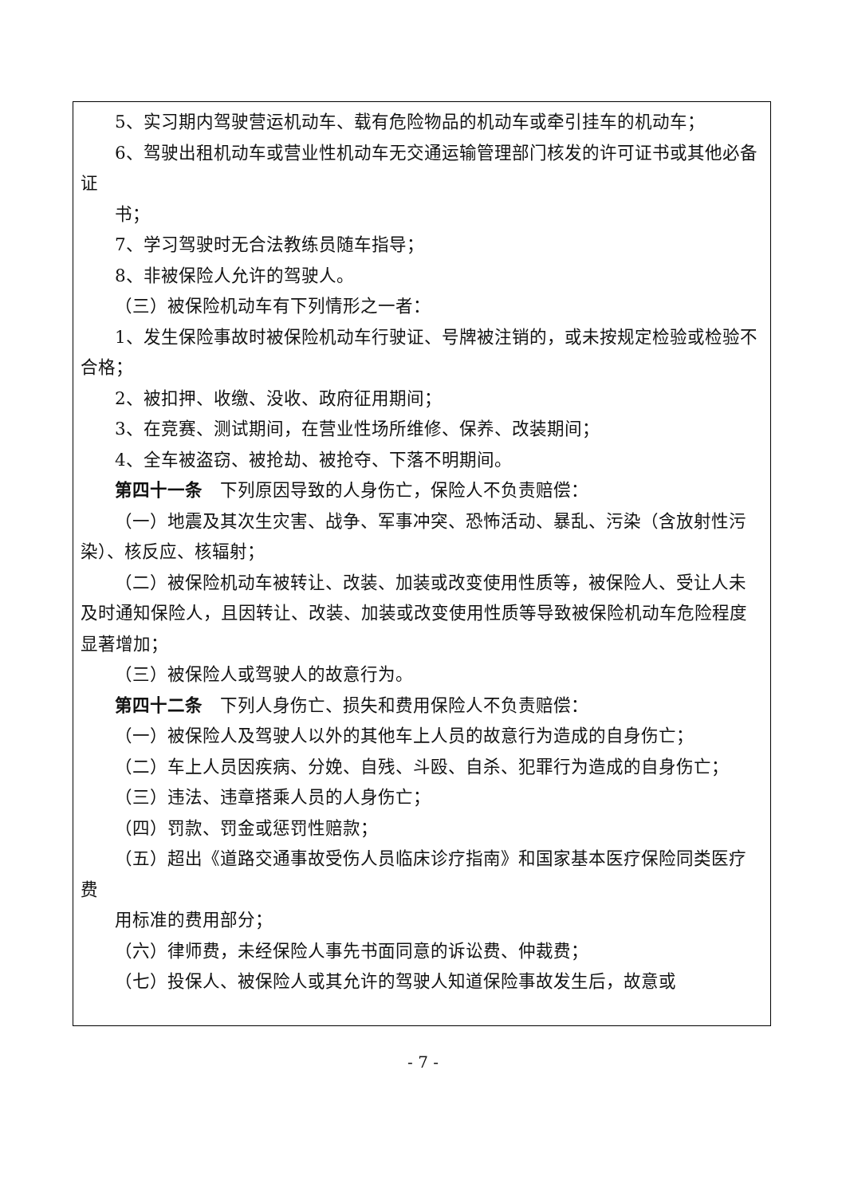5、实习期内驾驶营运机动车、载有危险物品的机动车或牵引挂车的机动车；
6、驾驶出租机动车或营业性机动车无交通运输管理部门核发的许可证书或其他必备证
书；
7、学习驾驶时无合法教练员随车指导；
8、非被保险人允许的驾驶人。
（三）被保险机动车有下列情形之一者：
1、发生保险事故时被保险机动车行驶证、号牌被注销的，或未按规定检验或检验不合格；
2、被扣押、收缴、没收、政府征用期间；
3、在竞赛、测试期间，在营业性场所维修、保养、改装期间；
4、全车被盗窃、被抢劫、被抢夺、下落不明期间。
第四十一条　下列原因导致的人身伤亡，保险人不负责赔偿：
（一）地震及其次生灾害、战争、军事冲突、恐怖活动、暴乱、污染（含放射性污染）、核反应、核辐射；
（二）被保险机动车被转让、改装、加装或改变使用性质等，被保险人、受让人未及时通知保险人，且因转让、改装、加装或改变使用性质等导致被保险机动车危险程度显著增加；
（三）被保险人或驾驶人的故意行为。
第四十二条　下列人身伤亡、损失和费用保险人不负责赔偿：
（一）被保险人及驾驶人以外的其他车上人员的故意行为造成的自身伤亡；
（二）车上人员因疾病、分娩、自残、斗殴、自杀、犯罪行为造成的自身伤亡；
（三）违法、违章搭乘人员的人身伤亡；
（四）罚款、罚金或惩罚性赔款；
（五）超出《道路交通事故受伤人员临床诊疗指南》和国家基本医疗保险同类医疗费
用标准的费用部分；
（六）律师费，未经保险人事先书面同意的诉讼费、仲裁费；
（七）投保人、被保险人或其允许的驾驶人知道保险事故发生后，故意或
- 7 -